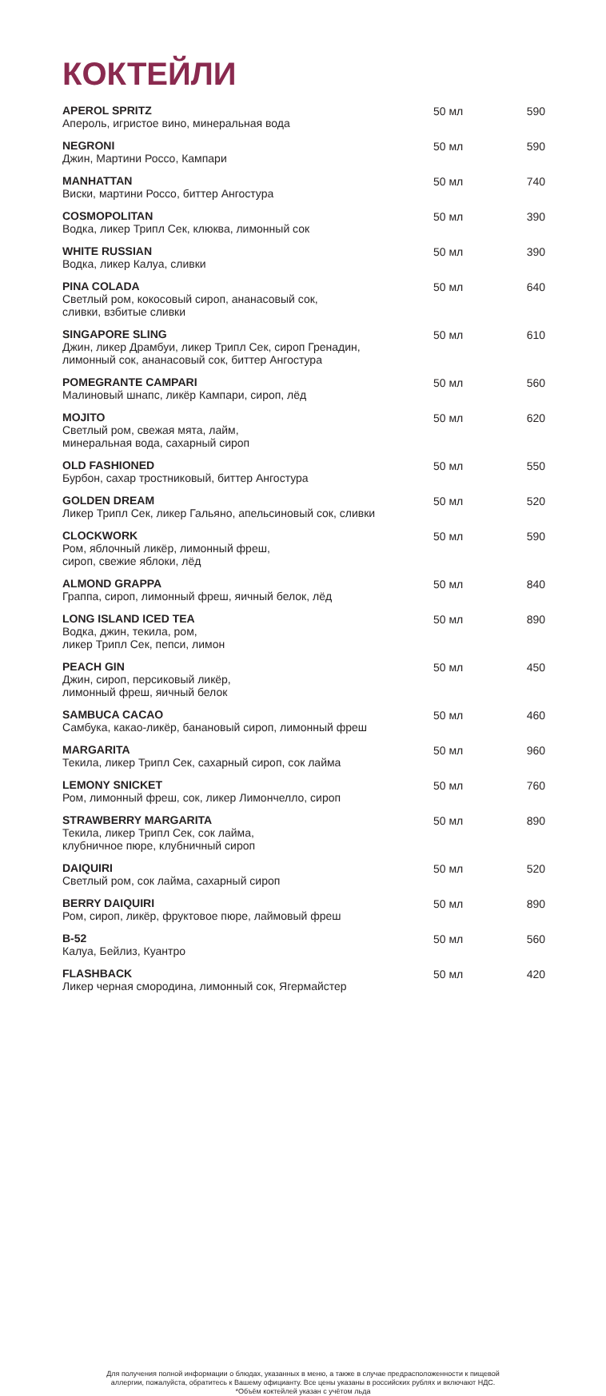КОКТЕЙЛИ
| APEROL SPRITZ Апероль, игристое вино, минеральная вода | 50 мл | 590 |
| NEGRONI Джин, Мартини Россо, Кампари | 50 мл | 590 |
| MANHATTAN Виски, мартини Россо, биттер Ангостура | 50 мл | 740 |
| COSMOPOLITAN Водка, ликер Трипл Сек, клюква, лимонный сок | 50 мл | 390 |
| WHITE RUSSIAN Водка, ликер Калуа, сливки | 50 мл | 390 |
| PINA COLADA Светлый ром, кокосовый сироп, ананасовый сок, сливки, взбитые сливки | 50 мл | 640 |
| SINGAPORE SLING Джин, ликер Драмбуи, ликер Трипл Сек, сироп Гренадин, лимонный сок, ананасовый сок, биттер Ангостура | 50 мл | 610 |
| POMEGRANTE CAMPARI Малиновый шнапс, ликёр Кампари, сироп, лёд | 50 мл | 560 |
| MOJITO Светлый ром, свежая мята, лайм, минеральная вода, сахарный сироп | 50 мл | 620 |
| OLD FASHIONED Бурбон, сахар тростниковый, биттер Ангостура | 50 мл | 550 |
| GOLDEN DREAM Ликер Трипл Сек, ликер Гальяно, апельсиновый сок, сливки | 50 мл | 520 |
| CLOCKWORK Ром, яблочный ликёр, лимонный фреш, сироп, свежие яблоки, лёд | 50 мл | 590 |
| ALMOND GRAPPA Граппа, сироп, лимонный фреш, яичный белок, лёд | 50 мл | 840 |
| LONG ISLAND ICED TEA Водка, джин, текила, ром, ликер Трипл Сек, пепси, лимон | 50 мл | 890 |
| PEACH GIN Джин, сироп, персиковый ликёр, лимонный фреш, яичный белок | 50 мл | 450 |
| SAMBUCA CACAO Самбука, какао-ликёр, банановый сироп, лимонный фреш | 50 мл | 460 |
| MARGARITA Текила, ликер Трипл Сек, сахарный сироп, сок лайма | 50 мл | 960 |
| LEMONY SNICKET Ром, лимонный фреш, сок, ликер Лимончелло, сироп | 50 мл | 760 |
| STRAWBERRY MARGARITA Текила, ликер Трипл Сек, сок лайма, клубничное пюре, клубничный сироп | 50 мл | 890 |
| DAIQUIRI Светлый ром, сок лайма, сахарный сироп | 50 мл | 520 |
| BERRY DAIQUIRI Ром, сироп, ликёр, фруктовое пюре, лаймовый фреш | 50 мл | 890 |
| B-52 Калуа, Бейлиз, Куантро | 50 мл | 560 |
| FLASHBACK Ликер черная смородина, лимонный сок, Ягермайстер | 50 мл | 420 |
Для получения полной информации о блюдах, указанных в меню, а также в случае предрасположенности к пищевой
аллергии, пожалуйста, обратитесь к Вашему официанту. Все цены указаны в российских рублях и включают НДС.
*Объём коктейлей указан с учётом льда